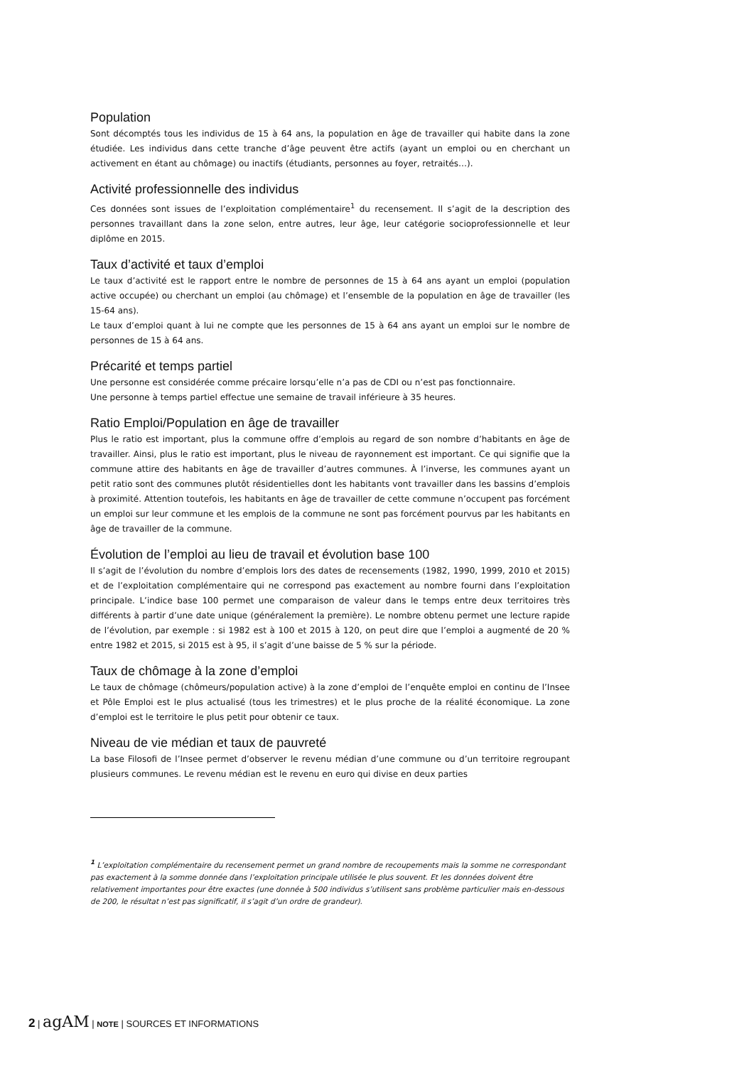Population
Sont décomptés tous les individus de 15 à 64 ans, la population en âge de travailler qui habite dans la zone étudiée. Les individus dans cette tranche d’âge peuvent être actifs (ayant un emploi ou en cherchant un activement en étant au chômage) ou inactifs (étudiants, personnes au foyer, retraités…).
Activité professionnelle des individus
Ces données sont issues de l’exploitation complémentaire<sup>1</sup> du recensement. Il s’agit de la description des personnes travaillant dans la zone selon, entre autres, leur âge, leur catégorie socioprofessionnelle et leur diplôme en 2015.
Taux d’activité et taux d’emploi
Le taux d’activité est le rapport entre le nombre de personnes de 15 à 64 ans ayant un emploi (population active occupée) ou cherchant un emploi (au chômage) et l’ensemble de la population en âge de travailler (les 15-64 ans).
Le taux d’emploi quant à lui ne compte que les personnes de 15 à 64 ans ayant un emploi sur le nombre de personnes de 15 à 64 ans.
Précarité et temps partiel
Une personne est considérée comme précaire lorsqu’elle n’a pas de CDI ou n’est pas fonctionnaire.
Une personne à temps partiel effectue une semaine de travail inférieure à 35 heures.
Ratio Emploi/Population en âge de travailler
Plus le ratio est important, plus la commune offre d’emplois au regard de son nombre d’habitants en âge de travailler. Ainsi, plus le ratio est important, plus le niveau de rayonnement est important. Ce qui signifie que la commune attire des habitants en âge de travailler d’autres communes. À l’inverse, les communes ayant un petit ratio sont des communes plutôt résidentielles dont les habitants vont travailler dans les bassins d’emplois à proximité. Attention toutefois, les habitants en âge de travailler de cette commune n’occupent pas forcément un emploi sur leur commune et les emplois de la commune ne sont pas forcément pourvus par les habitants en âge de travailler de la commune.
Évolution de l’emploi au lieu de travail et évolution base 100
Il s’agit de l’évolution du nombre d’emplois lors des dates de recensements (1982, 1990, 1999, 2010 et 2015) et de l’exploitation complémentaire qui ne correspond pas exactement au nombre fourni dans l’exploitation principale. L’indice base 100 permet une comparaison de valeur dans le temps entre deux territoires très différents à partir d’une date unique (généralement la première). Le nombre obtenu permet une lecture rapide de l’évolution, par exemple : si 1982 est à 100 et 2015 à 120, on peut dire que l’emploi a augmenté de 20 % entre 1982 et 2015, si 2015 est à 95, il s’agit d’une baisse de 5 % sur la période.
Taux de chômage à la zone d’emploi
Le taux de chômage (chômeurs/population active) à la zone d’emploi de l’enquête emploi en continu de l’Insee et Pôle Emploi est le plus actualisé (tous les trimestres) et le plus proche de la réalité économique. La zone d’emploi est le territoire le plus petit pour obtenir ce taux.
Niveau de vie médian et taux de pauvreté
La base Filosofi de l’Insee permet d’observer le revenu médian d’une commune ou d’un territoire regroupant plusieurs communes. Le revenu médian est le revenu en euro qui divise en deux parties
<sup>1</sup> L’exploitation complémentaire du recensement permet un grand nombre de recoupements mais la somme ne correspondant pas exactement à la somme donnée dans l’exploitation principale utilisée le plus souvent. Et les données doivent être relativement importantes pour être exactes (une donnée à 500 individus s’utilisent sans problème particulier mais en-dessous de 200, le résultat n’est pas significatif, il s’agit d’un ordre de grandeur).
2 | agAM | NOTE | SOURCES ET INFORMATIONS